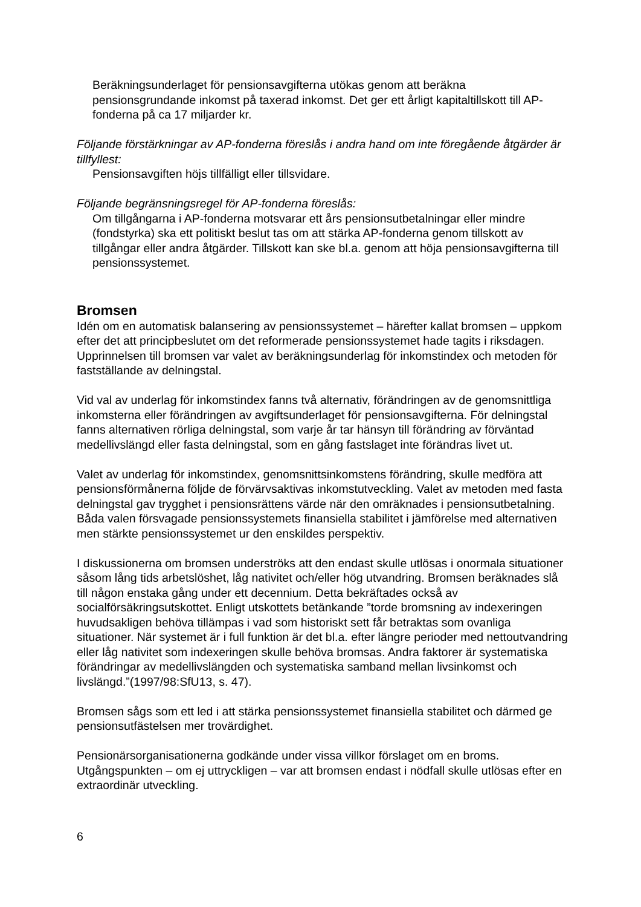Beräkningsunderlaget för pensionsavgifterna utökas genom att beräkna pensionsgrundande inkomst på taxerad inkomst. Det ger ett årligt kapitaltillskott till AP-fonderna på ca 17 miljarder kr.
Följande förstärkningar av AP-fonderna föreslås i andra hand om inte föregående åtgärder är tillfyllest:
Pensionsavgiften höjs tillfälligt eller tillsvidare.
Följande begränsningsregel för AP-fonderna föreslås:
Om tillgångarna i AP-fonderna motsvarar ett års pensionsutbetalningar eller mindre (fondstyrka) ska ett politiskt beslut tas om att stärka AP-fonderna genom tillskott av tillgångar eller andra åtgärder. Tillskott kan ske bl.a. genom att höja pensionsavgifterna till pensionssystemet.
Bromsen
Idén om en automatisk balansering av pensionssystemet – härefter kallat bromsen – uppkom efter det att principbeslutet om det reformerade pensionssystemet hade tagits i riksdagen. Upprinnelsen till bromsen var valet av beräkningsunderlag för inkomstindex och metoden för fastställande av delningstal.
Vid val av underlag för inkomstindex fanns två alternativ, förändringen av de genomsnittliga inkomsterna eller förändringen av avgiftsunderlaget för pensionsavgifterna. För delningstal fanns alternativen rörliga delningstal, som varje år tar hänsyn till förändring av förväntad medellivslängd eller fasta delningstal, som en gång fastslaget inte förändras livet ut.
Valet av underlag för inkomstindex, genomsnittsinkomstens förändring, skulle medföra att pensionsförmånerna följde de förvärvsaktivas inkomstutveckling. Valet av metoden med fasta delningstal gav trygghet i pensionsrättens värde när den omräknades i pensionsutbetalning. Båda valen försvagade pensionssystemets finansiella stabilitet i jämförelse med alternativen men stärkte pensionssystemet ur den enskildes perspektiv.
I diskussionerna om bromsen underströks att den endast skulle utlösas i onormala situationer såsom lång tids arbetslöshet, låg nativitet och/eller hög utvandring. Bromsen beräknades slå till någon enstaka gång under ett decennium. Detta bekräftades också av socialförsäkringsutskottet. Enligt utskottets betänkande ”torde bromsning av indexeringen huvudsakligen behöva tillämpas i vad som historiskt sett får betraktas som ovanliga situationer. När systemet är i full funktion är det bl.a. efter längre perioder med nettoutvandring eller låg nativitet som indexeringen skulle behöva bromsas. Andra faktorer är systematiska förändringar av medellivslängden och systematiska samband mellan livsinkomst och livslängd.”(1997/98:SfU13, s. 47).
Bromsen sågs som ett led i att stärka pensionssystemet finansiella stabilitet och därmed ge pensionsutfästelsen mer trovärdighet.
Pensionärsorganisationerna godkände under vissa villkor förslaget om en broms. Utgångspunkten – om ej uttryckligen – var att bromsen endast i nödfall skulle utlösas efter en extraordinär utveckling.
6